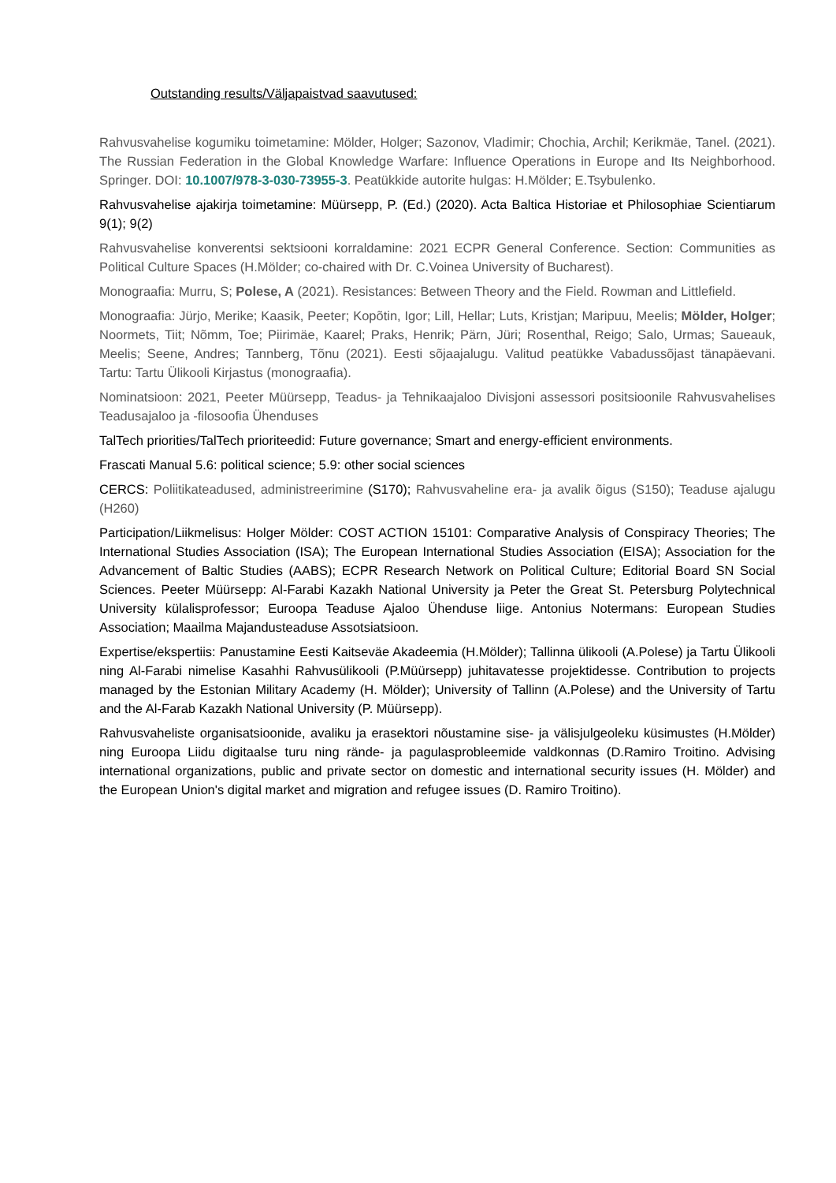Outstanding results/Väljapaistvad saavutused:
Rahvusvahelise kogumiku toimetamine: Mölder, Holger; Sazonov, Vladimir; Chochia, Archil; Kerikmäe, Tanel. (2021). The Russian Federation in the Global Knowledge Warfare: Influence Operations in Europe and Its Neighborhood. Springer. DOI: 10.1007/978-3-030-73955-3. Peatükkide autorite hulgas: H.Mölder; E.Tsybulenko.
Rahvusvahelise ajakirja toimetamine: Müürsepp, P. (Ed.) (2020). Acta Baltica Historiae et Philosophiae Scientiarum 9(1); 9(2)
Rahvusvahelise konverentsi sektsiooni korraldamine: 2021 ECPR General Conference. Section: Communities as Political Culture Spaces (H.Mölder; co-chaired with Dr. C.Voinea University of Bucharest).
Monograafia: Murru, S; Polese, A (2021). Resistances: Between Theory and the Field. Rowman and Littlefield.
Monograafia: Jürjo, Merike; Kaasik, Peeter; Kopõtin, Igor; Lill, Hellar; Luts, Kristjan; Maripuu, Meelis; Mölder, Holger; Noormets, Tiit; Nõmm, Toe; Piirimäe, Kaarel; Praks, Henrik; Pärn, Jüri; Rosenthal, Reigo; Salo, Urmas; Saueauk, Meelis; Seene, Andres; Tannberg, Tõnu (2021). Eesti sõjaajalugu. Valitud peatükke Vabadussõjast tänapäevani. Tartu: Tartu Ülikooli Kirjastus (monograafia).
Nominatsioon: 2021, Peeter Müürsepp, Teadus- ja Tehnikaajaloo Divisjoni assessori positsioonile Rahvusvahelises Teadusajaloo ja -filosoofia Ühenduses
TalTech priorities/TalTech prioriteedid: Future governance; Smart and energy-efficient environments.
Frascati Manual 5.6: political science; 5.9: other social sciences
CERCS: Poliitikateadused, administreerimine (S170); Rahvusvaheline era- ja avalik õigus (S150); Teaduse ajalugu (H260)
Participation/Liikmelisus: Holger Mölder: COST ACTION 15101: Comparative Analysis of Conspiracy Theories; The International Studies Association (ISA); The European International Studies Association (EISA); Association for the Advancement of Baltic Studies (AABS); ECPR Research Network on Political Culture; Editorial Board SN Social Sciences. Peeter Müürsepp: Al-Farabi Kazakh National University ja Peter the Great St. Petersburg Polytechnical University külalisprofessor; Euroopa Teaduse Ajaloo Ühenduse liige. Antonius Notermans: European Studies Association; Maailma Majandusteaduse Assotsiatsioon.
Expertise/ekspertiis: Panustamine Eesti Kaitseväe Akadeemia (H.Mölder); Tallinna ülikooli (A.Polese) ja Tartu Ülikooli ning Al-Farabi nimelise Kasahhi Rahvusülikooli (P.Müürsepp) juhitavatesse projektidesse. Contribution to projects managed by the Estonian Military Academy (H. Mölder); University of Tallinn (A.Polese) and the University of Tartu and the Al-Farab Kazakh National University (P. Müürsepp).
Rahvusvaheliste organisatsioonide, avaliku ja erasektori nõustamine sise- ja välisjulgeoleku küsimustes (H.Mölder) ning Euroopa Liidu digitaalse turu ning rände- ja pagulasprobleemide valdkonnas (D.Ramiro Troitino. Advising international organizations, public and private sector on domestic and international security issues (H. Mölder) and the European Union's digital market and migration and refugee issues (D. Ramiro Troitino).